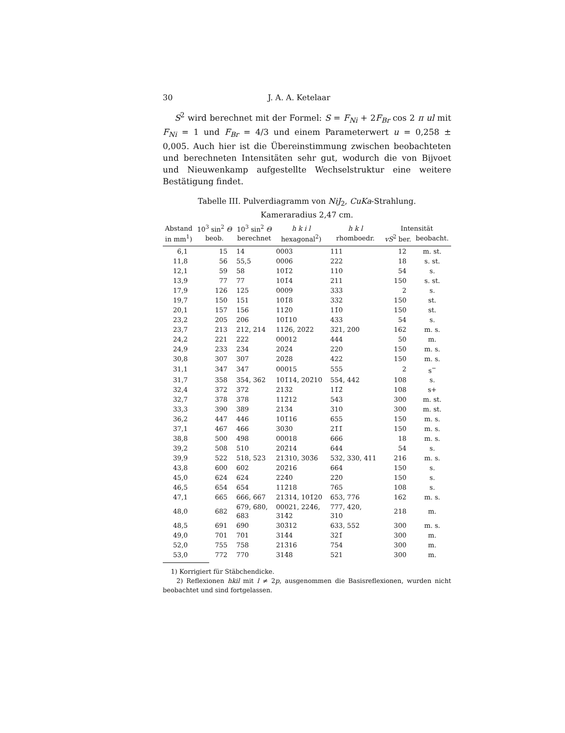30 J. A. A. Ketelaar
S<sup>2</sup> wird berechnet mit der Formel: S = F<sub>Ni</sub> + 2F<sub>Br</sub> cos 2 π ul mit F<sub>Ni</sub> = 1 und F<sub>Br</sub> = 4/3 und einem Parameterwert u = 0,258 ± 0,005. Auch hier ist die Übereinstimmung zwischen beobachteten und berechneten Intensitäten sehr gut, wodurch die von Bijvoet und Nieuwenkamp aufgestellte Wechselstruktur eine weitere Bestätigung findet.
Tabelle III. Pulverdiagramm von NiJ<sub>2</sub>, CuKa-Strahlung.
Kameraradius 2,47 cm.
| Abstand | 10<sup>3</sup> sin<sup>2</sup> Θ | 10<sup>3</sup> sin<sup>2</sup> Θ | h k i l | h k l | Intensität | |
| --- | --- | --- | --- | --- | --- | --- |
| in mm<sup>1</sup>) | beob. | berechnet | hexagonal<sup>2</sup>) | rhomboedr. | vS<sup>2</sup> ber. | beobacht. |
| 6,1 | 15 | 14 | 0003 | 111 | 12 | m. st. |
| 11,8 | 56 | 55,5 | 0006 | 222 | 18 | s. st. |
| 12,1 | 59 | 58 | 101̄2 | 110 | 54 | s. |
| 13,9 | 77 | 77 | 101̄4 | 211 | 150 | s. st. |
| 17,9 | 126 | 125 | 0009 | 333 | 2 | s. |
| 19,7 | 150 | 151 | 101̄8 | 332 | 150 | st. |
| 20,1 | 157 | 156 | 112̄0 | 11̄0 | 150 | st. |
| 23,2 | 205 | 206 | 101̄10 | 433 | 54 | s. |
| 23,7 | 213 | 212, 214 | 112̄6, 202̄2 | 321, 200 | 162 | m. s. |
| 24,2 | 221 | 222 | 00012 | 444 | 50 | m. |
| 24,9 | 233 | 234 | 202̄4 | 220 | 150 | m. s. |
| 30,8 | 307 | 307 | 202̄8 | 422 | 150 | m. s. |
| 31,1 | 347 | 347 | 00015 | 555 | 2 | s<sup>−</sup> |
| 31,7 | 358 | 354, 362 | 101̄14, 202̄10 | 554, 442 | 108 | s. |
| 32,4 | 372 | 372 | 213̄2 | 11̄2̄ | 108 | s+ |
| 32,7 | 378 | 378 | 112̄12 | 543 | 300 | m. st. |
| 33,3 | 390 | 389 | 213̄4 | 310 | 300 | m. st. |
| 36,2 | 447 | 446 | 101̄16 | 655 | 150 | m. s. |
| 37,1 | 467 | 466 | 303̄0 | 21̄1̄ | 150 | m. s. |
| 38,8 | 500 | 498 | 00018 | 666 | 18 | m. s. |
| 39,2 | 508 | 510 | 202̄14 | 644 | 54 | s. |
| 39,9 | 522 | 518, 523 | 213̄10, 303̄6 | 532, 330, 411 | 216 | m. s. |
| 43,8 | 600 | 602 | 202̄16 | 664 | 150 | s. |
| 45,0 | 624 | 624 | 224̄0 | 22̄0 | 150 | s. |
| 46,5 | 654 | 654 | 112̄18 | 765 | 108 | s. |
| 47,1 | 665 | 666, 667 | 213̄14, 101̄20 | 653, 776 | 162 | m. s. |
| 48,0 | 682 | 679, 680, 683 | 00021, 224̄6, 314̄2 | 777, 420, 310 | 218 | m. |
| 48,5 | 691 | 690 | 303̄12 | 633, 552 | 300 | m. s. |
| 49,0 | 701 | 701 | 314̄4 | 321̄ | 300 | m. |
| 52,0 | 755 | 758 | 213̄16 | 754 | 300 | m. |
| 53,0 | 772 | 770 | 314̄8 | 521 | 300 | m. |
1) Korrigiert für Stäbchendicke.
2) Reflexionen hkil mit l ≠ 2p, ausgenommen die Basisreflexionen, wurden nicht beobachtet und sind fortgelassen.